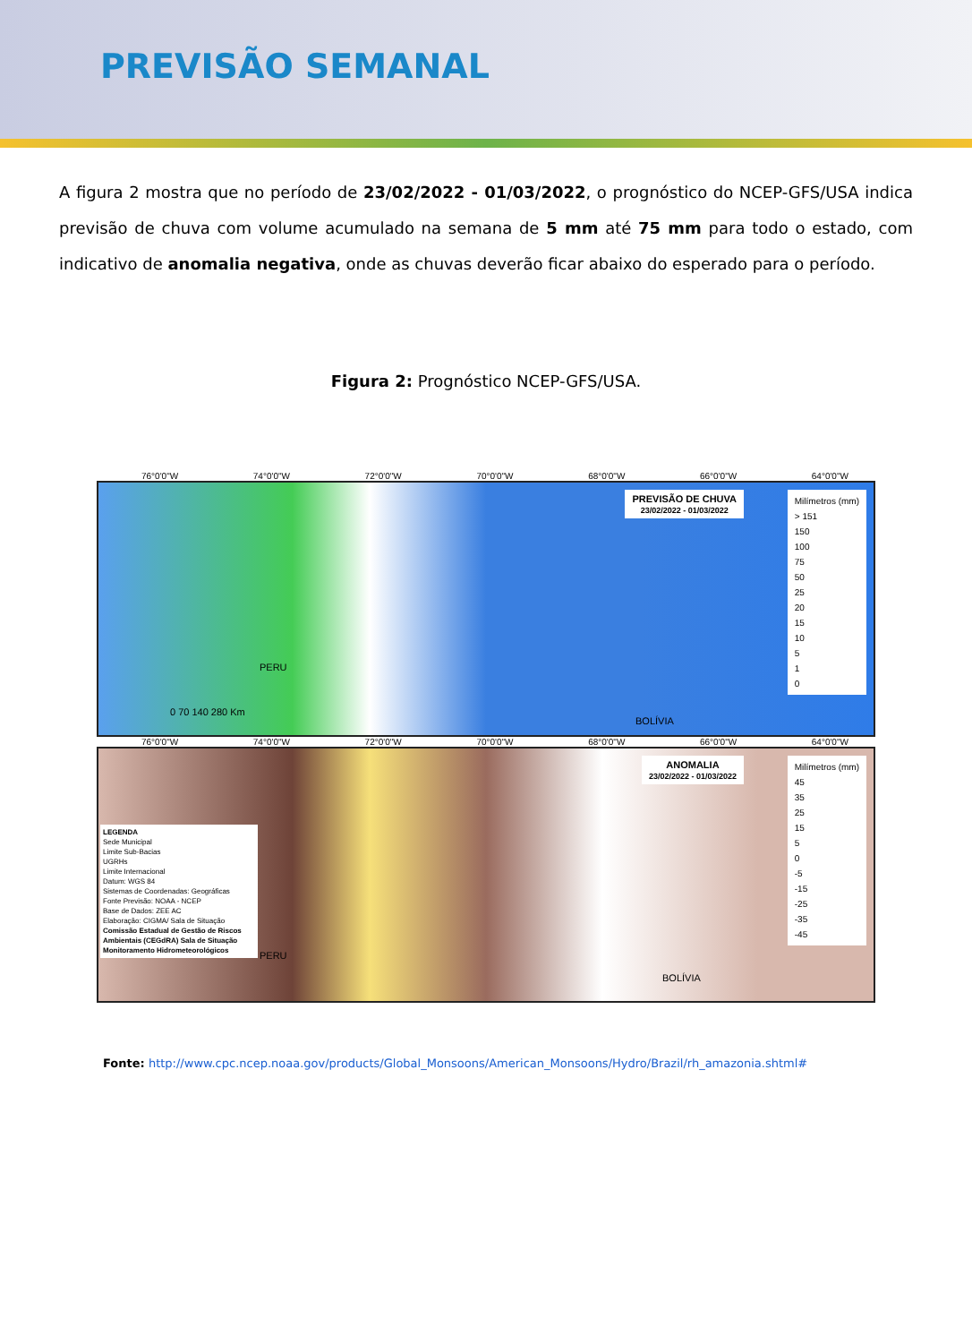PREVISÃO SEMANAL
A figura 2 mostra que no período de 23/02/2022 - 01/03/2022, o prognóstico do NCEP-GFS/USA indica previsão de chuva com volume acumulado na semana de 5 mm até 75 mm para todo o estado, com indicativo de anomalia negativa, onde as chuvas deverão ficar abaixo do esperado para o período.
Figura 2: Prognóstico NCEP-GFS/USA.
76°0'0"W 74°0'0"W 72°0'0"W 70°0'0"W 68°0'0"W 66°0'0"W 64°0'0"W
PREVISÃO DE CHUVA
23/02/2022 - 01/03/2022
Milímetros (mm)
> 151
150
100
75
50
25
20
15
10
5
1
0
PERU
BOLÍVIA
0 70 140 280 Km
76°0'0"W 74°0'0"W 72°0'0"W 70°0'0"W 68°0'0"W 66°0'0"W 64°0'0"W
ANOMALIA
23/02/2022 - 01/03/2022
Milímetros (mm)
45
35
25
15
5
0
-5
-15
-25
-35
-45
LEGENDA
Sede Municipal
Limite Sub-Bacias
UGRHs
Limite Internacional
Datum: WGS 84
Sistemas de Coordenadas: Geográficas
Fonte Previsão: NOAA - NCEP
Base de Dados: ZEE AC
Elaboração: CIGMA/ Sala de Situação
Comissão Estadual de Gestão de Riscos Ambientais (CEGdRA) Sala de Situação Monitoramento Hidrometeorológicos
PERU
BOLÍVIA
Fonte: http://www.cpc.ncep.noaa.gov/products/Global_Monsoons/American_Monsoons/Hydro/Brazil/rh_amazonia.shtml#